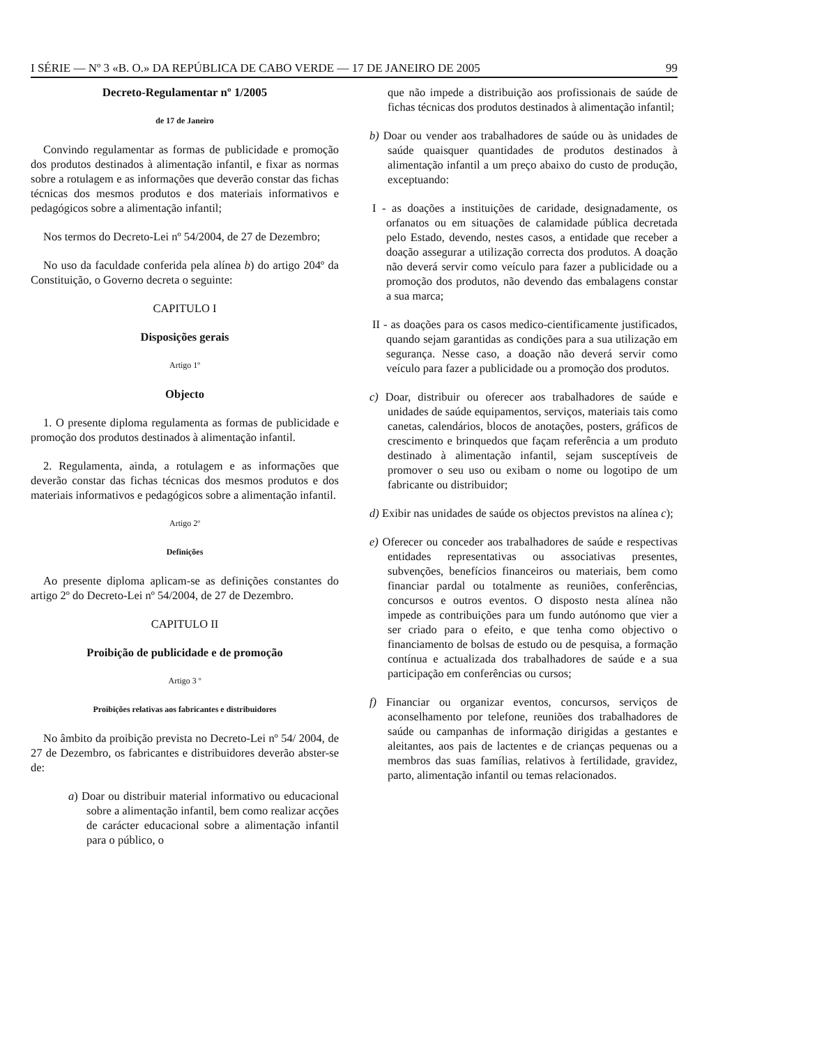I SÉRIE — Nº 3 «B. O.» DA REPÚBLICA DE CABO VERDE — 17 DE JANEIRO DE 2005 99
Decreto-Regulamentar nº 1/2005
de 17 de Janeiro
Convindo regulamentar as formas de publicidade e promoção dos produtos destinados à alimentação infantil, e fixar as normas sobre a rotulagem e as informações que deverão constar das fichas técnicas dos mesmos produtos e dos materiais informativos e pedagógicos sobre a alimentação infantil;
Nos termos do Decreto-Lei nº 54/2004, de 27 de Dezembro;
No uso da faculdade conferida pela alínea b) do artigo 204º da Constituição, o Governo decreta o seguinte:
CAPITULO I
Disposições gerais
Artigo 1º
Objecto
1. O presente diploma regulamenta as formas de publicidade e promoção dos produtos destinados à alimentação infantil.
2. Regulamenta, ainda, a rotulagem e as informações que deverão constar das fichas técnicas dos mesmos produtos e dos materiais informativos e pedagógicos sobre a alimentação infantil.
Artigo 2º
Definições
Ao presente diploma aplicam-se as definições constantes do artigo 2º do Decreto-Lei nº 54/2004, de 27 de Dezembro.
CAPITULO II
Proibição de publicidade e de promoção
Artigo 3 º
Proibições relativas aos fabricantes e distribuidores
No âmbito da proibição prevista no Decreto-Lei nº 54/ 2004, de 27 de Dezembro, os fabricantes e distribuidores deverão abster-se de:
a) Doar ou distribuir material informativo ou educacional sobre a alimentação infantil, bem como realizar acções de carácter educacional sobre a alimentação infantil para o público, o
que não impede a distribuição aos profissionais de saúde de fichas técnicas dos produtos destinados à alimentação infantil;
b) Doar ou vender aos trabalhadores de saúde ou às unidades de saúde quaisquer quantidades de produtos destinados à alimentação infantil a um preço abaixo do custo de produção, exceptuando:
I - as doações a instituições de caridade, designadamente, os orfanatos ou em situações de calamidade pública decretada pelo Estado, devendo, nestes casos, a entidade que receber a doação assegurar a utilização correcta dos produtos. A doação não deverá servir como veículo para fazer a publicidade ou a promoção dos produtos, não devendo das embalagens constar a sua marca;
II - as doações para os casos medico-cientificamente justificados, quando sejam garantidas as condições para a sua utilização em segurança. Nesse caso, a doação não deverá servir como veículo para fazer a publicidade ou a promoção dos produtos.
c) Doar, distribuir ou oferecer aos trabalhadores de saúde e unidades de saúde equipamentos, serviços, materiais tais como canetas, calendários, blocos de anotações, posters, gráficos de crescimento e brinquedos que façam referência a um produto destinado à alimentação infantil, sejam susceptíveis de promover o seu uso ou exibam o nome ou logotipo de um fabricante ou distribuidor;
d) Exibir nas unidades de saúde os objectos previstos na alínea c);
e) Oferecer ou conceder aos trabalhadores de saúde e respectivas entidades representativas ou associativas presentes, subvenções, benefícios financeiros ou materiais, bem como financiar pardal ou totalmente as reuniões, conferências, concursos e outros eventos. O disposto nesta alínea não impede as contribuições para um fundo autónomo que vier a ser criado para o efeito, e que tenha como objectivo o financiamento de bolsas de estudo ou de pesquisa, a formação contínua e actualizada dos trabalhadores de saúde e a sua participação em conferências ou cursos;
f) Financiar ou organizar eventos, concursos, serviços de aconselhamento por telefone, reuniões dos trabalhadores de saúde ou campanhas de informação dirigidas a gestantes e aleitantes, aos pais de lactentes e de crianças pequenas ou a membros das suas famílias, relativos à fertilidade, gravidez, parto, alimentação infantil ou temas relacionados.